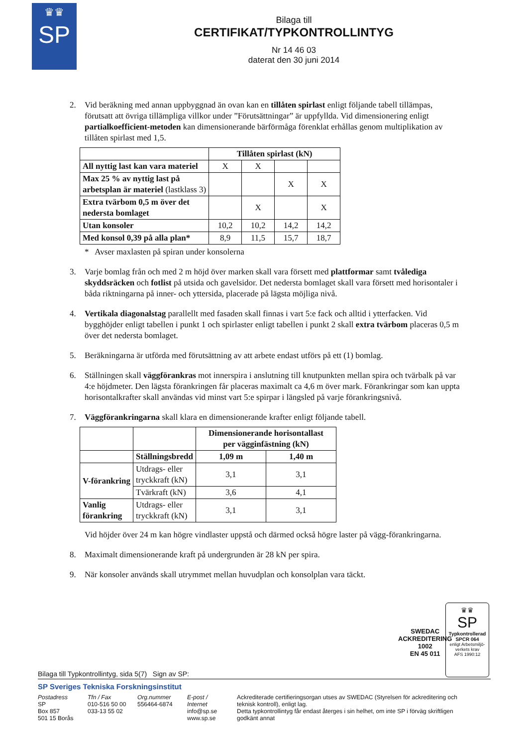♛♛
SP
Bilaga till
CERTIFIKAT/TYPKONTROLLINTYG
Nr 14 46 03
daterat den 30 juni 2014
2. Vid beräkning med annan uppbyggnad än ovan kan en tillåten spirlast enligt följande tabell tillämpas, förutsatt att övriga tillämpliga villkor under ”Förutsättningar” är uppfyllda. Vid dimensionering enligt partialkoefficient-metoden kan dimensionerande bärförmåga förenklat erhållas genom multiplikation av tillåten spirlast med 1,5.
| | Tillåten spirlast (kN) | | | |
| All nyttig last kan vara materiel | X | X | | |
| Max 25 % av nyttig last på arbetsplan är materiel (lastklass 3) | | | X | X |
| Extra tvärbom 0,5 m över det nedersta bomlaget | | X | | X |
| Utan konsoler | 10,2 | 10,2 | 14,2 | 14,2 |
| Med konsol 0,39 på alla plan* | 8,9 | 11,5 | 15,7 | 18,7 |
* Avser maxlasten på spiran under konsolerna
3. Varje bomlag från och med 2 m höjd över marken skall vara försett med plattformar samt tvålediga skyddsräcken och fotlist på utsida och gavelsidor. Det nedersta bomlaget skall vara försett med horisontaler i båda riktningarna på inner- och yttersida, placerade på lägsta möjliga nivå.
4. Vertikala diagonalstag parallellt med fasaden skall finnas i vart 5:e fack och alltid i ytterfacken. Vid bygghöjder enligt tabellen i punkt 1 och spirlaster enligt tabellen i punkt 2 skall extra tvärbom placeras 0,5 m över det nedersta bomlaget.
5. Beräkningarna är utförda med förutsättning av att arbete endast utförs på ett (1) bomlag.
6. Ställningen skall väggförankras mot innerspira i anslutning till knutpunkten mellan spira och tvärbalk på var 4:e höjdmeter. Den lägsta förankringen får placeras maximalt ca 4,6 m över mark. Förankringar som kan uppta horisontalkrafter skall användas vid minst vart 5:e spirpar i längsled på varje förankringsnivå.
7. Väggförankringarna skall klara en dimensionerande krafter enligt följande tabell.
| | | Dimensionerande horisontallast per vägginfästning (kN) | |
| | Ställningsbredd | 1,09 m | 1,40 m |
| V-förankring | Utdrags- eller tryckkraft (kN) | 3,1 | 3,1 |
| | Tvärkraft (kN) | 3,6 | 4,1 |
| Vanlig förankring | Utdrags- eller tryckkraft (kN) | 3,1 | 3,1 |
Vid höjder över 24 m kan högre vindlaster uppstå och därmed också högre laster på vägg-förankringarna.
8. Maximalt dimensionerande kraft på undergrunden är 28 kN per spira.
9. När konsoler används skall utrymmet mellan huvudplan och konsolplan vara täckt.
SWEDAC
ACKREDITERING
1002
EN 45 011
♛♛
SP
Typkontrollerad
SPCR 064
enligt Arbetsmiljö-
verkets krav
AFS 1990:12
Bilaga till Typkontrollintyg, sida 5(7) Sign av SP:
SP Sveriges Tekniska Forskningsinstitut
Postadress
SP
Box 857
501 15 Borås
Tfn / Fax
010-516 50 00
033-13 55 02
Org.nummer
556464-6874
E-post / Internet
info@sp.se
www.sp.se
Ackrediterade certifieringsorgan utses av SWEDAC (Styrelsen för ackreditering och teknisk kontroll), enligt lag.
Detta typkontrollintyg får endast återges i sin helhet, om inte SP i förväg skriftligen godkänt annat